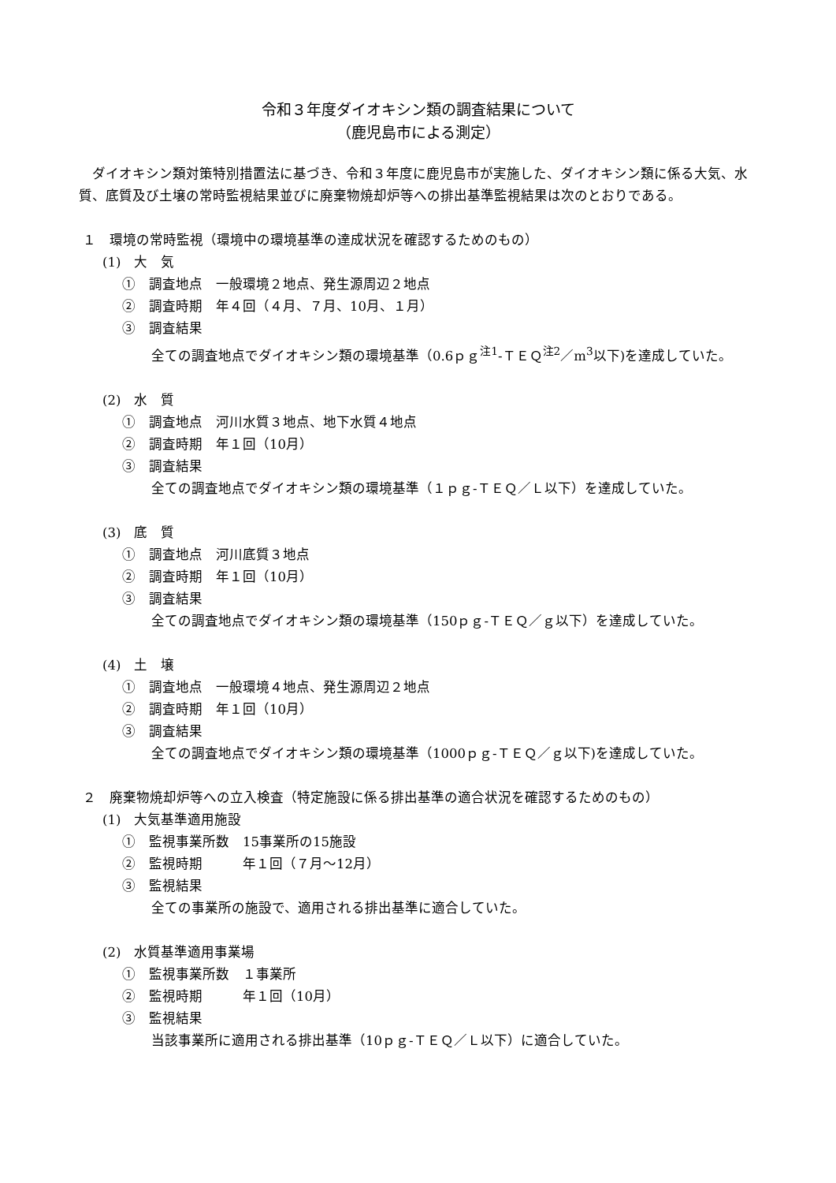令和３年度ダイオキシン類の調査結果について
（鹿児島市による測定）
ダイオキシン類対策特別措置法に基づき、令和３年度に鹿児島市が実施した、ダイオキシン類に係る大気、水質、底質及び土壌の常時監視結果並びに廃棄物焼却炉等への排出基準監視結果は次のとおりである。
１　環境の常時監視（環境中の環境基準の達成状況を確認するためのもの）
(1)　大　気
①　調査地点　一般環境２地点、発生源周辺２地点
②　調査時期　年４回（４月、７月、10月、１月）
③　調査結果
全ての調査地点でダイオキシン類の環境基準（0.6ｐｇ<sup>注1</sup>-ＴＥＱ<sup>注2</sup>／m<sup>3</sup>以下)を達成していた。
(2)　水　質
①　調査地点　河川水質３地点、地下水質４地点
②　調査時期　年１回（10月）
③　調査結果
全ての調査地点でダイオキシン類の環境基準（１ｐｇ-ＴＥＱ／Ｌ以下）を達成していた。
(3)　底　質
①　調査地点　河川底質３地点
②　調査時期　年１回（10月）
③　調査結果
全ての調査地点でダイオキシン類の環境基準（150ｐｇ-ＴＥＱ／ｇ以下）を達成していた。
(4)　土　壌
①　調査地点　一般環境４地点、発生源周辺２地点
②　調査時期　年１回（10月）
③　調査結果
全ての調査地点でダイオキシン類の環境基準（1000ｐｇ-ＴＥＱ／ｇ以下)を達成していた。
２　廃棄物焼却炉等への立入検査（特定施設に係る排出基準の適合状況を確認するためのもの）
(1)　大気基準適用施設
①　監視事業所数　15事業所の15施設
②　監視時期　　　年１回（７月～12月）
③　監視結果
全ての事業所の施設で、適用される排出基準に適合していた。
(2)　水質基準適用事業場
①　監視事業所数　１事業所
②　監視時期　　　年１回（10月）
③　監視結果
当該事業所に適用される排出基準（10ｐｇ-ＴＥＱ／Ｌ以下）に適合していた。